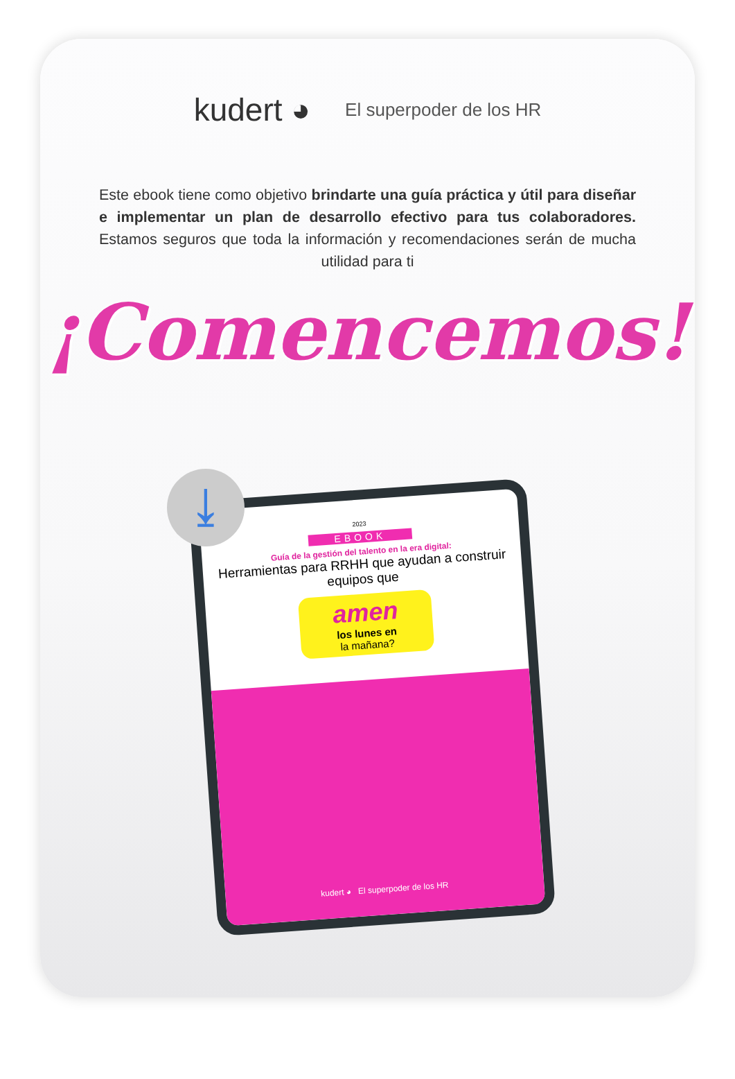kudert ◕ El superpoder de los HR
Este ebook tiene como objetivo brindarte una guía práctica y útil para diseñar e implementar un plan de desarrollo efectivo para tus colaboradores. Estamos seguros que toda la información y recomendaciones serán de mucha utilidad para ti
¡Comencemos!
2023
EBOOK
Guía de la gestión del talento en la era digital:
Herramientas para RRHH que ayudan a construir equipos que
amen
los lunes en
la mañana?
kudert ◕ El superpoder de los HR
⤓